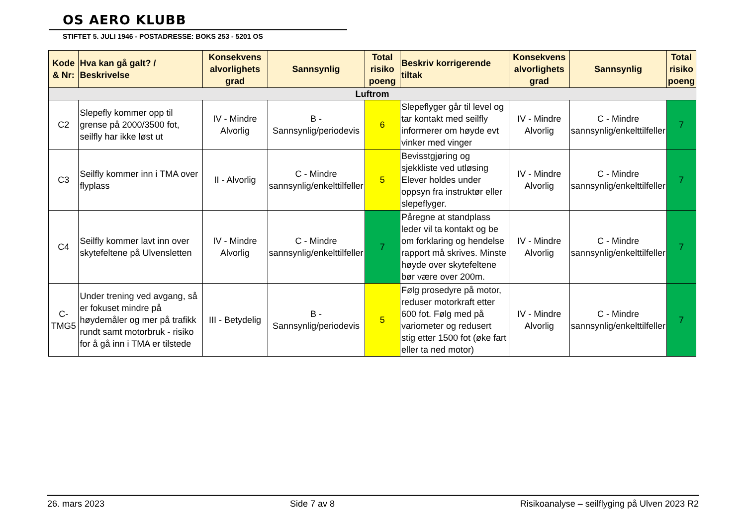OS AERO KLUBB
STIFTET 5. JULI 1946 - POSTADRESSE: BOKS 253 - 5201 OS
| Kode & Nr: | Hva kan gå galt? / Beskrivelse | Konsekvens alvorlighets grad | Sannsynlig | Total risiko poeng | Beskriv korrigerende tiltak | Konsekvens alvorlighets grad | Sannsynlig | Total risiko poeng |
| --- | --- | --- | --- | --- | --- | --- | --- | --- |
| Luftrom | | | | | | | | |
| C2 | Slepefly kommer opp til grense på 2000/3500 fot, seilfly har ikke løst ut | IV - Mindre Alvorlig | B - Sannsynlig/periodevis | 6 | Slepeflyger går til level og tar kontakt med seilfly informerer om høyde evt vinker med vinger | IV - Mindre Alvorlig | C - Mindre sannsynlig/enkelttilfeller | 7 |
| C3 | Seilfly kommer inn i TMA over flyplass | II - Alvorlig | C - Mindre sannsynlig/enkelttilfeller | 5 | Bevisstgjøring og sjekkliste ved utløsing Elever holdes under oppsyn fra instruktør eller slepeflyger. | IV - Mindre Alvorlig | C - Mindre sannsynlig/enkelttilfeller | 7 |
| C4 | Seilfly kommer lavt inn over skytefeltene på Ulvensletten | IV - Mindre Alvorlig | C - Mindre sannsynlig/enkelttilfeller | 7 | Påregne at standplass leder vil ta kontakt og be om forklaring og hendelse rapport må skrives. Minste høyde over skytefeltene bør være over 200m. | IV - Mindre Alvorlig | C - Mindre sannsynlig/enkelttilfeller | 7 |
| C-TMG5 | Under trening ved avgang, så er fokuset mindre på høydemåler og mer på trafikk rundt samt motorbruk - risiko for å gå inn i TMA er tilstede | III - Betydelig | B - Sannsynlig/periodevis | 5 | Følg prosedyre på motor, reduser motorkraft etter 600 fot. Følg med på variometer og redusert stig etter 1500 fot (øke fart eller ta ned motor) | IV - Mindre Alvorlig | C - Mindre sannsynlig/enkelttilfeller | 7 |
26. mars 2023 Side 7 av 8 Risikoanalyse – seilflyging på Ulven 2023 R2